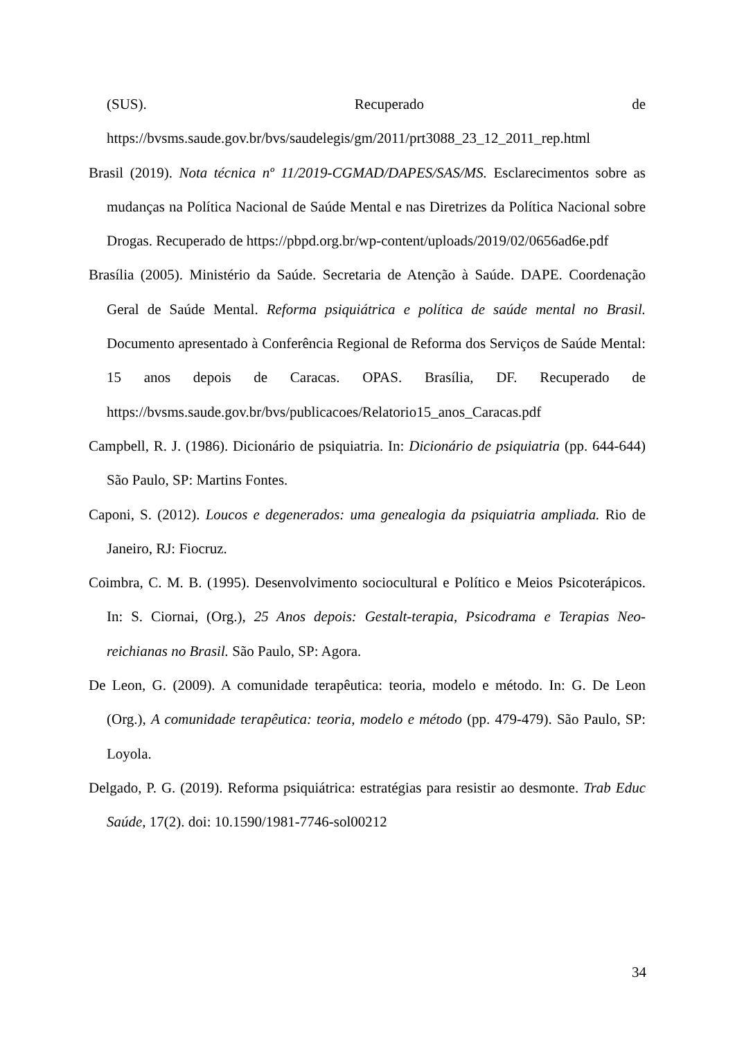(SUS). Recuperado de
https://bvsms.saude.gov.br/bvs/saudelegis/gm/2011/prt3088_23_12_2011_rep.html
Brasil (2019). Nota técnica nº 11/2019-CGMAD/DAPES/SAS/MS. Esclarecimentos sobre as mudanças na Política Nacional de Saúde Mental e nas Diretrizes da Política Nacional sobre Drogas. Recuperado de https://pbpd.org.br/wp-content/uploads/2019/02/0656ad6e.pdf
Brasília (2005). Ministério da Saúde. Secretaria de Atenção à Saúde. DAPE. Coordenação Geral de Saúde Mental. Reforma psiquiátrica e política de saúde mental no Brasil. Documento apresentado à Conferência Regional de Reforma dos Serviços de Saúde Mental: 15 anos depois de Caracas. OPAS. Brasília, DF. Recuperado de https://bvsms.saude.gov.br/bvs/publicacoes/Relatorio15_anos_Caracas.pdf
Campbell, R. J. (1986). Dicionário de psiquiatria. In: Dicionário de psiquiatria (pp. 644-644) São Paulo, SP: Martins Fontes.
Caponi, S. (2012). Loucos e degenerados: uma genealogia da psiquiatria ampliada. Rio de Janeiro, RJ: Fiocruz.
Coimbra, C. M. B. (1995). Desenvolvimento sociocultural e Político e Meios Psicoterápicos. In: S. Ciornai, (Org.), 25 Anos depois: Gestalt-terapia, Psicodrama e Terapias Neo-reichianas no Brasil. São Paulo, SP: Agora.
De Leon, G. (2009). A comunidade terapêutica: teoria, modelo e método. In: G. De Leon (Org.), A comunidade terapêutica: teoria, modelo e método (pp. 479-479). São Paulo, SP: Loyola.
Delgado, P. G. (2019). Reforma psiquiátrica: estratégias para resistir ao desmonte. Trab Educ Saúde, 17(2). doi: 10.1590/1981-7746-sol00212
34